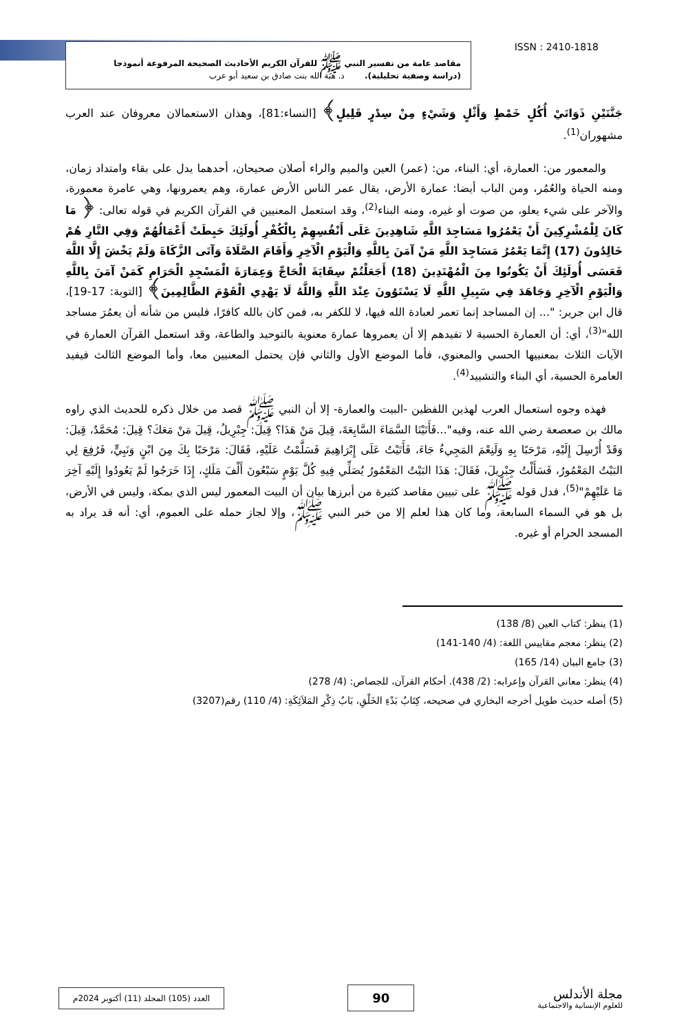ISSN : 2410-1818
مقاصد عامة من تفسير النبي ﷺ للقرآن الكريم الأحاديث الصحيحة المرفوعة أنموذجا
(دراسة وصفية تحليلية). د. هبة الله بنت صادق بن سعيد أبو عرب
جَنَّتَيْنِ ذَوَاتَيْ أُكُلٍ خَمْطٍ وَأَثْلٍ وَشَيْءٍ مِنْ سِدْرٍ قَلِيلٍ﴾ [النساء:81]، وهذان الاستعمالان معروفان عند العرب مشهوران<sup>(1)</sup>.
والمعمور من: العمارة، أي: البناء، من: (عمر) العين والميم والراء أصلان صحيحان، أحدهما يدل على بقاء وامتداد زمان، ومنه الحياة والعُمُر، ومن الباب أيضا: عمارة الأرض، يقال عمر الناس الأرض عمارة، وهم يعمرونها، وهي عامرة معمورة، والآخر على شيء يعلو، من صوت أو غيره، ومنه البناء<sup>(2)</sup>، وقد استعمل المعنيين في القرآن الكريم في قوله تعالى: ﴿ مَا كَانَ لِلْمُشْرِكِينَ أَنْ يَعْمُرُوا مَسَاجِدَ اللَّهِ شَاهِدِينَ عَلَى أَنْفُسِهِمْ بِالْكُفْرِ أُولَئِكَ حَبِطَتْ أَعْمَالُهُمْ وَفِي النَّارِ هُمْ خَالِدُونَ (17) إِنَّمَا يَعْمُرُ مَسَاجِدَ اللَّهِ مَنْ آمَنَ بِاللَّهِ وَالْيَوْمِ الْآخِرِ وَأَقَامَ الصَّلَاةَ وَآتَى الزَّكَاةَ وَلَمْ يَخْشَ إِلَّا اللَّهَ فَعَسَى أُولَئِكَ أَنْ يَكُونُوا مِنَ الْمُهْتَدِينَ (18) أَجَعَلْتُمْ سِقَايَةَ الْحَاجِّ وَعِمَارَةَ الْمَسْجِدِ الْحَرَامِ كَمَنْ آمَنَ بِاللَّهِ وَالْيَوْمِ الْآخِرِ وَجَاهَدَ فِي سَبِيلِ اللَّهِ لَا يَسْتَوُونَ عِنْدَ اللَّهِ وَاللَّهُ لَا يَهْدِي الْقَوْمَ الظَّالِمِينَ﴾ [التوبة: 17-19]، قال ابن جرير: "... إن المساجد إنما تعمر لعبادة الله فيها، لا للكفر به، فمن كان بالله كافرًا، فليس من شأنه أن يعمُرَ مساجد الله"<sup>(3)</sup>، أي: أن العمارة الحسية لا تفيدهم إلا أن يعمروها عمارة معنوية بالتوحيد والطاعة، وقد استعمل القرآن العمارة في الآيات الثلاث بمعنييها الحسي والمعنوي، فأما الموضع الأول والثاني فإن يحتمل المعنيين معا، وأما الموضع الثالث فيفيد العامرة الحسية، أي البناء والتشييد<sup>(4)</sup>.
فهذه وجوه استعمال العرب لهذين اللفظين -البيت والعمارة- إلا أن النبي ﷺ قصد من خلال ذكره للحديث الذي راوه مالك بن صعصعة رضي الله عنه، وفيه"...فَأَتَيْنَا السَّمَاءَ السَّابِعَةَ، قِيلَ مَنْ هَذَا؟ قِيلَ: جِبْرِيلُ، قِيلَ مَنْ مَعَكَ؟ قِيلَ: مُحَمَّدٌ، قِيلَ: وَقَدْ أُرْسِلَ إِلَيْهِ، مَرْحَبًا بِهِ وَلَنِعْمَ المَجِيءُ جَاءَ، فَأَتَيْتُ عَلَى إِبْرَاهِيمَ فَسَلَّمْتُ عَلَيْهِ، فَقَالَ: مَرْحَبًا بِكَ مِنَ ابْنٍ وَنَبِيٍّ، فَرُفِعَ لِي البَيْتُ المَعْمُورُ، فَسَأَلْتُ جِبْرِيلَ، فَقَالَ: هَذَا البَيْتُ المَعْمُورُ يُصَلِّي فِيهِ كُلَّ يَوْمٍ سَبْعُونَ أَلْفَ مَلَكٍ، إِذَا خَرَجُوا لَمْ يَعُودُوا إِلَيْهِ آخِرَ مَا عَلَيْهِمْ"<sup>(5)</sup>، فدل قوله ﷺ على تبيين مقاصد كثيرة من أبرزها بيان أن البيت المعمور ليس الذي بمكة، وليس في الأرض، بل هو في السماء السابعة، وما كان هذا لعلم إلا من خبر النبي ﷺ، وإلا لجاز حمله على العموم، أي: أنه قد يراد به المسجد الحرام أو غيره.
(1) ينظر: كتاب العين (8/ 138)
(2) ينظر: معجم مقاييس اللغة: (4/ 140-141)
(3) جامع البيان (14/ 165)
(4) ينظر: معاني القرآن وإعرابه: (2/ 438). أحكام القرآن، للجصاص: (4/ 278)
(5) أصله حديث طويل أخرجه البخاري في صحيحه، كِتَابُ بَدْءِ الخَلْقِ، بَابُ ذِكْرِ المَلاَئِكَةِ: (4/ 110) رقم(3207)
مجلة الأندلس
للعلوم الإنسانية والاجتماعية
90
العدد (105) المجلد (11) أكتوبر 2024م